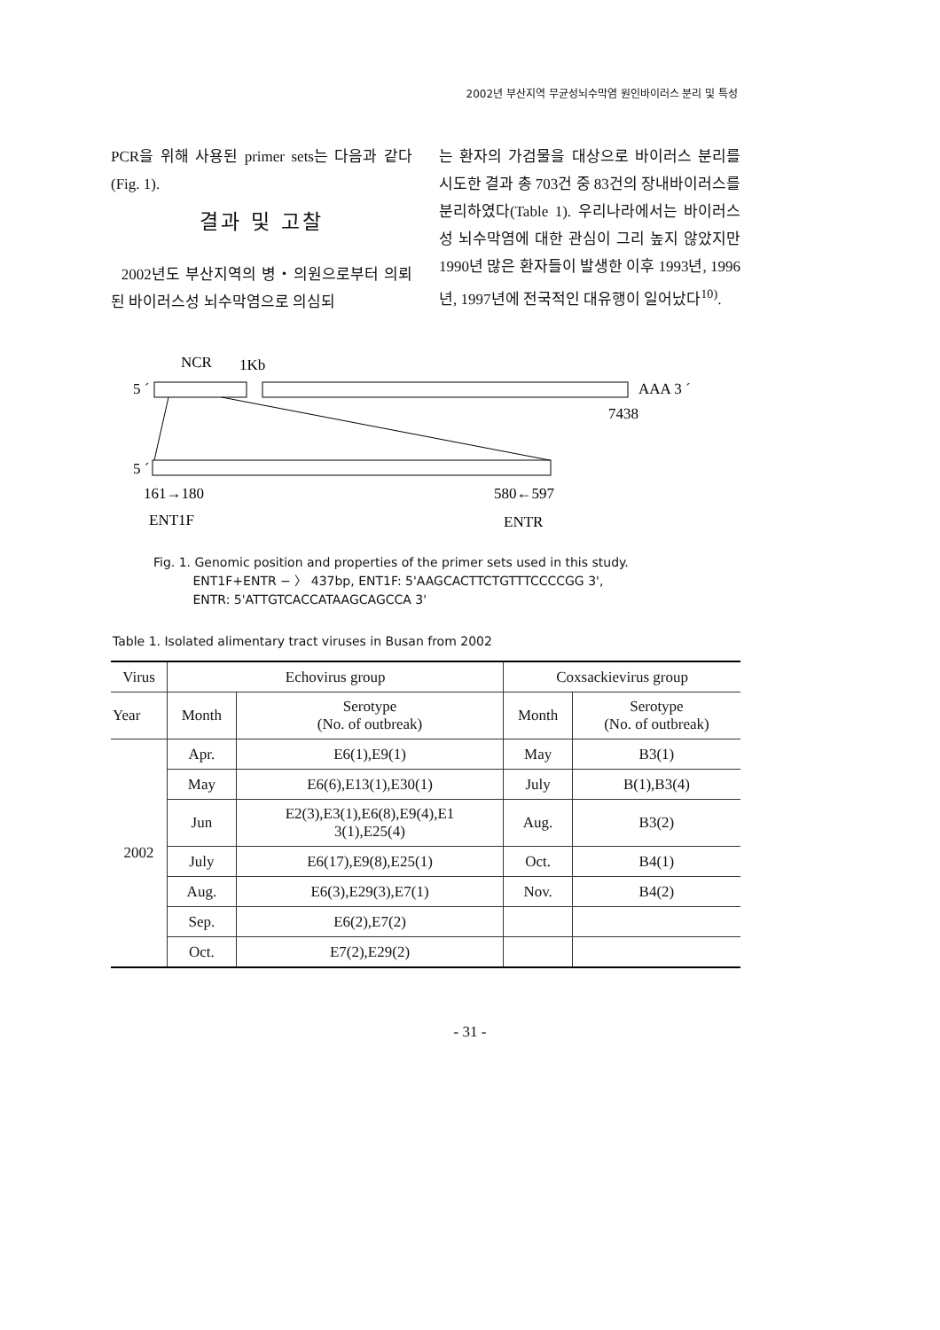2002년 부산지역 무균성뇌수막염 원인바이러스 분리 및 특성
PCR을 위해 사용된 primer sets는 다음과 같다(Fig. 1).
결과 및 고찰
2002년도 부산지역의 병・의원으로부터 의뢰된 바이러스성 뇌수막염으로 의심되
는 환자의 가검물을 대상으로 바이러스 분리를 시도한 결과 총 703건 중 83건의 장내바이러스를 분리하였다(Table 1). 우리나라에서는 바이러스성 뇌수막염에 대한 관심이 그리 높지 않았지만 1990년 많은 환자들이 발생한 이후 1993년, 1996년, 1997년에 전국적인 대유행이 일어났다<sup>10)</sup>.
NCR
1Kb
5 ´
AAA 3 ´
7438
5 ´
161→180
580←597
ENT1F
ENTR
Fig. 1. Genomic position and properties of the primer sets used in this study.
ENT1F+ENTR − 〉 437bp, ENT1F: 5'AAGCACTTCTGTTTCCCCGG 3',
ENTR: 5'ATTGTCACCATAAGCAGCCA 3'
Table 1. Isolated alimentary tract viruses in Busan from 2002
| Virus | Echovirus group | | Coxsackievirus group | |
| --- | --- | --- | --- | --- |
| Year | Month | Serotype (No. of outbreak) | Month | Serotype (No. of outbreak) |
| 2002 | Apr. | E6(1),E9(1) | May | B3(1) |
| | May | E6(6),E13(1),E30(1) | July | B(1),B3(4) |
| | Jun | E2(3),E3(1),E6(8),E9(4),E1 3(1),E25(4) | Aug. | B3(2) |
| | July | E6(17),E9(8),E25(1) | Oct. | B4(1) |
| | Aug. | E6(3),E29(3),E7(1) | Nov. | B4(2) |
| | Sep. | E6(2),E7(2) | | |
| | Oct. | E7(2),E29(2) | | |
- 31 -